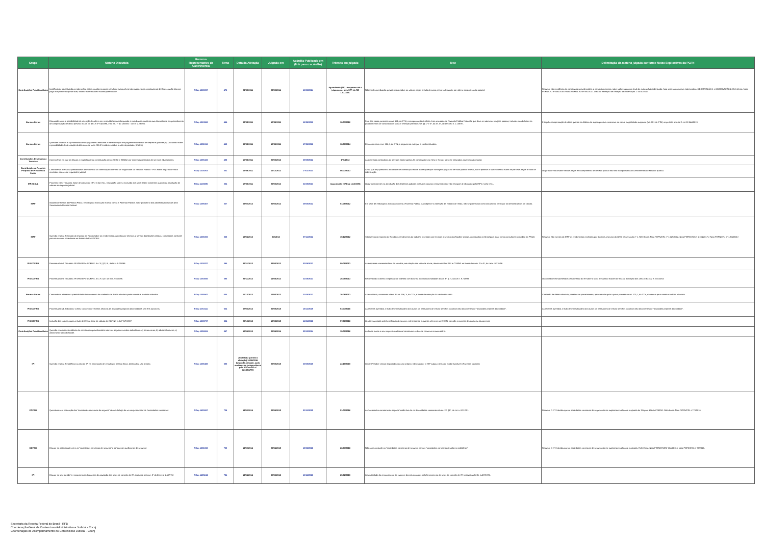| Grupo | Matéria Discutida | Recurso Representativo da Controvérsia | Tema | Data da Afetação | Julgado em | Acórdão Publicado em (link para o acórdão) | Trânsito em julgado | Tese | Delimitação da matéria julgada conforme Notas Explicativas da PGFN |
| --- | --- | --- | --- | --- | --- | --- | --- | --- | --- |
| Contribuições Previdenciárias | Incidência de contribuição previdenciária sobre os valores pagos a título de aviso prévio indenizado, terço constitucional de férias, auxílio-doença pago nos primeiros quinze dias, salário-maternidade e salário-paternidade. | REsp 1230957 | 478 | 24/02/2011 | 26/02/2014 | 18/03/2014 | Aguardando (RE) - suspenso até o julgamento, pelo STF, do RE 1.072.485. | Não incide contribuição previdenciária sobre os valores pagos a título de aviso prévio indenizado, por não se tratar de verba salarial. | Resumo: Não incidência de contribuição previdenciária, a cargo da empresa, sobre valores pagos a título de aviso prévio indenizado, haja vista sua natureza indenizatória. OBSERVAÇÃO 1 e OBSERVAÇÃO 2. Referência: Nota PGFN/CRJ nº 485/2016 e Nota PGFN/CRJ/Nº 981/2017. Data da alteração de redação da observação 1: 05/10/2017 |
| Normas Gerais | Discussão sobre a possibilidade de retenção de valor a ser restituído/ressarcido quando o contribuinte manifesta sua discordância em procedimento de compensação de ofício previsto no art. 73 da Lei nº 9.430/96, e no art. 7º do Decreto – Lei nº 2.287/86. | REsp 1213082 | 484 | 06/06/2011 | 10/08/2011 | 18/08/2011 | 16/03/2012 | Fora dos casos previstos no art. 151, do CTN, a compensação de ofício é ato vinculado da Fazenda Pública Federal a que deve se submeter o sujeito passivo, inclusive sendo lícitos os procedimentos de concordância tácita e retenção previstos nos §§ 1º e 3º, do art. 6º, do Decreto n. 2.138/97. | É ilegal a compensação de ofício quando os débitos do sujeito passivo encontram-se com a exigibilidade suspensa (art. 151 do CTN) no período anterior à Lei 12.844/2013. |
| Normas Gerais | Questões relativas à: a) Possibilidade de pagamento mediante a transformação em pagamento definitivo de depósitos judiciais; b) Discussão sobre a possibilidade de devolução da diferença de juros SELIC incidentes sobre o valor depositado. (Cofins) | REsp 1251513 | 485 | 02/06/2011 | 10/08/2011 | 17/08/2011 | 18/09/2014 | De acordo com o art. 156, I, do CTN, o pagamento extingue o crédito tributário. | |
| Contribuições Destinadas a Terceiros | Controvérsia em que se discute a exigibilidade da contribuição para o SESC e SENAC por empresa prestadora de serviços educacionais. | REsp 1255433 | 496 | 10/06/2011 | 23/05/2012 | 29/05/2012 | 1º/8/2012 | As empresas prestadoras de serviços estão sujeitas às contribuições ao Sesc e Senac, salvo se integradas noutro serviço social. | |
| Contribuições a Regimes Próprios de Previdência Social | Controvérsia acerca da possibilidade de incidência da contribuição do Plano de Seguridade do Servidor Público - PSS sobre os juros de mora recebidos através de requisitório judicial. | REsp 1239203 | 501 | 19/08/2011 | 12/12/2012 | 1º/02/2013 | 06/03/2013 | Ainda que seja possível a incidência de contribuição social sobre quaisquer vantagens pagas ao servidor público federal, não é possível a sua incidência sobre as parcelas pagas a título de indenização. | Os juros de mora sobre verbas pagas em cumprimento de decisão judicial não são incorporáveis aos vencimentos do servidor público. |
| IRPJ/CSLL | Processo Civil. Tributário. Base de cálculo do IRPJ e da CSLL. Discussão sobre a exclusão dos juros SELIC incidentes quando da devolução de valores em depósito judicial. | REsp 1138695 | 504 | 17/08/2011 | 22/05/2013 | 31/05/2013 | Aguardando (EREsp 1.138.695) | Os juros incidentes na devolução dos depósitos judiciais possuem natureza remuneratória e não escapam à tributação pelo IRPJ e pela CSLL. | |
| IRPF | Imposto de Renda da Pessoa Física. Embargos à Execução movida contra a Fazenda Pública. Valor probatório das planilhas produzidas pela Secretaria da Receita Federal. | REsp 1298407 | 527 | 06/02/2012 | 23/05/2012 | 29/05/2012 | 01/08/2012 | Em sede de embargos à execução contra a Fazenda Pública cujo objeto é a repetição de imposto de renda, não se pode tratar como documento particular os demonstrativos de cálculo. | |
| IRPF | Questão relativa à isenção do Imposto de Renda sobre os rendimentos auferidos por técnicos a serviço das Nações Unidas, contratados no Brasil para atuar como consultores no âmbito do PNUD/ONU. | REsp 1306393 | 535 | 12/04/2012 | 24/10/12 | 07/11/2012 | 10/12/2012 | São isentos do Imposto de Renda os rendimentos do trabalho recebidos por técnicos a serviço das Nações Unidas, contratados no Brasil para atuar como consultores no âmbito do PNUD. | Resumo: São isentos do IRPF os rendimentos recebidos por técnicos a serviço da ONU. Observação nº 1. Referência: Nota PGFN/CRJ nº 1.549/2012, Nota PGFN/CRJ nº 1.104/2017 e Nota PGFN/CRJ nº 1.304/2017. |
| PIS/COFINS | Processual civil. Tributário. PIS/PASEP e COFINS. Art. 3º, §2º, III, da lei n. 9.718/98. | REsp 1339767 | 594 | 22/11/2012 | 26/06/2013 | 02/08/2013 | 09/09/2013 | As empresas concessionárias de veículos, em relação aos veículos novos, devem recolher PIS e COFINS na forma dos arts. 2º e 3º, da Lei n. 9.718/98. | |
| PIS/COFINS | Processual civil. Tributário. PIS/PASEP e COFINS. Art. 3º, §1º, da lei n. 9.718/98. | REsp 1354506 | 595 | 22/11/2012 | 14/08/2013 | 21/08/2013 | 26/09/2013 | Reconhecido o direito à repetição de indébito com base na inconstitucionalidade do art. 3º, § 1º, da Lei n. 9.718/98. | Os contribuintes submetidos à sistemática do IR sobre o lucro presumido ficaram de fora da aplicação das Leis 10.637/02 e 10.833/03. |
| Normas Gerais | Controvérsia referente à possibilidade de documento de confissão de dívida tributária poder constituir o crédito tributário. | REsp 1355947 | 604 | 11/12/2012 | 12/06/2013 | 21/06/2013 | 26/08/2013 | A decadência, consoante a letra do art. 156, V, do CTN, é forma de extinção do crédito tributário. | Confissão de débito tributário, para fins de parcelamento, apresentada após o prazo previsto no art. 173, I, do CTN, não serve para constituir crédito tributário. |
| PIS/COFINS | Processual Civil. Tributário. Cofins. Conceito de receitas relativas às atividades próprias das entidades sem fins lucrativos. | REsp 1353111 | 624 | 07/03/2013 | 23/09/2015 | 18/12/2015 | 03/03/2016 | As receitas auferidas a título de mensalidades dos alunos de instituições de ensino sem fins lucrativos são decorrentes de "atividades próprias da entidade". | As receitas auferidas a título de mensalidades dos alunos de instituições de ensino sem fins lucrativos são decorrentes de "atividades próprias da entidade". |
| PIS/COFINS | Inclusão dos valores pagos a título de ISS na base de cálculo da COFINS e do PIS/PASEP. | REsp 1330737 | 634 | 29/10/2012 | 10/06/2015 | 14/04/2016 | 07/06/2016 | O valor suportado pelo beneficiário do serviço, nele incluindo a quantia referente ao ISSQN, compõe o conceito de receita ou faturamento. | |
| Contribuições Previdenciárias | Questão referente à incidência de contribuição previdenciária sobre as seguintes verbas trabalhistas: a) horas extras; b) adicional noturno; c) adicional de periculosidade. | REsp 1358281 | 687 | 15/08/2013 | 23/04/2014 | 05/12/2014 | 10/02/2016 | As horas extras e seu respectivo adicional constituem verbas de natureza remuneratória. | |
| IPI | Questão relativa à incidência ou não de IPI na importação de veículo por pessoa física, destinado a uso próprio. | REsp 1396488 | 695 | 20/09/2013 (primeira afetação) 10/08/2018 (segunda afetação, após mudança de jurisprudência pelo STF no RE nº 723.651/PR) | 25/09/2019 | 30/09/2019 | 22/10/2019 | Incide IPI sobre veículo importado para uso próprio. Observação: O STF julgou o tema de modo favorável à Fazenda Nacional. | |
| COFINS | Questiona-se a colocação das "sociedades corretoras de seguros" dentro do bojo de um conjunto maior de "sociedades corretoras". | REsp 1400287 | 728 | 14/02/2014 | 22/04/2015 | 03/11/2015 | 01/02/2016 | As 'sociedades corretoras de seguros' estão fora do rol de entidades constantes do art. 22, §1º, da Lei n. 8.212/91. | Resumo: O STJ decidiu que as sociedades corretoras de seguros não se sujeitariam à alíquota majorada de 3% para 4% da COFINS. Referência: Nota PGFN/CRJ nº 73/2016 |
| COFINS | Discute-se a identidade entre as "sociedades corretoras de seguros" e os "agentes autônomos de seguros". | REsp 1391092 | 729 | 14/02/2014 | 22/04/2015 | 10/02/2016 | 28/03/2016 | Não cabe confundir as "sociedades corretoras de seguros" com as "sociedades corretoras de valores mobiliários". | Resumo: O STJ decidiu que as sociedades corretoras de seguros não se sujeitariam à alíquota majorada. Referência: Nota PGFN/CRJ/Nº 134/2016 e Nota PGFN/CRJ nº 73/2016. |
| IPI | Discute-se se é devido "o ressarcimento dos custos de aquisição dos selos de controle do IPI, instituído pelo art. 3º do Decreto 1.437/75". | REsp 1405244 | 761 | 14/04/2014 | 08/08/2018 | 13/11/2018 | 20/02/2019 | Inexigibilidade do ressarcimento de custos e demais encargos pelo fornecimento de selos de controle de IPI instituído pelo DL 1.437/1975. | |
Secretaria da Receita Federal do Brasil - RFB
Coordenação-Geral de Contencioso Administrativo e Judicial - Cocaj
Coordenação de Acompanhamento do Contencioso Judicial - Cconj